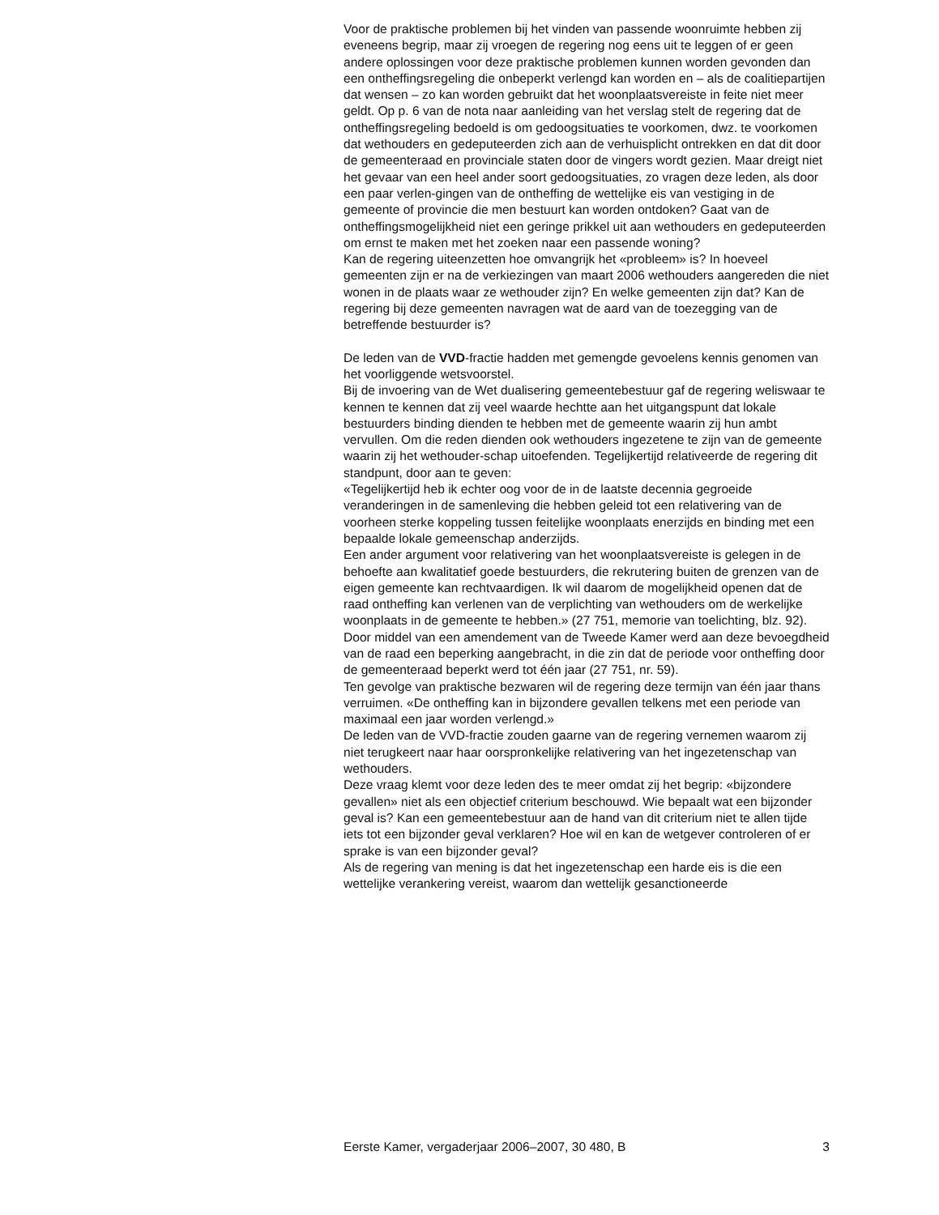Voor de praktische problemen bij het vinden van passende woonruimte hebben zij eveneens begrip, maar zij vroegen de regering nog eens uit te leggen of er geen andere oplossingen voor deze praktische problemen kunnen worden gevonden dan een ontheffingsregeling die onbeperkt verlengd kan worden en – als de coalitiepartijen dat wensen – zo kan worden gebruikt dat het woonplaatsvereiste in feite niet meer geldt. Op p. 6 van de nota naar aanleiding van het verslag stelt de regering dat de ontheffingsregeling bedoeld is om gedoogsituaties te voorkomen, dwz. te voorkomen dat wethouders en gedeputeerden zich aan de verhuisplicht ontrekken en dat dit door de gemeenteraad en provinciale staten door de vingers wordt gezien. Maar dreigt niet het gevaar van een heel ander soort gedoogsituaties, zo vragen deze leden, als door een paar verlen-gingen van de ontheffing de wettelijke eis van vestiging in de gemeente of provincie die men bestuurt kan worden ontdoken? Gaat van de ontheffingsmogelijkheid niet een geringe prikkel uit aan wethouders en gedeputeerden om ernst te maken met het zoeken naar een passende woning?
Kan de regering uiteenzetten hoe omvangrijk het «probleem» is? In hoeveel gemeenten zijn er na de verkiezingen van maart 2006 wethouders aangereden die niet wonen in de plaats waar ze wethouder zijn? En welke gemeenten zijn dat? Kan de regering bij deze gemeenten navragen wat de aard van de toezegging van de betreffende bestuurder is?
De leden van de VVD-fractie hadden met gemengde gevoelens kennis genomen van het voorliggende wetsvoorstel.
Bij de invoering van de Wet dualisering gemeentebestuur gaf de regering weliswaar te kennen te kennen dat zij veel waarde hechtte aan het uitgangspunt dat lokale bestuurders binding dienden te hebben met de gemeente waarin zij hun ambt vervullen. Om die reden dienden ook wethouders ingezetene te zijn van de gemeente waarin zij het wethouder-schap uitoefenden. Tegelijkertijd relativeerde de regering dit standpunt, door aan te geven:
«Tegelijkertijd heb ik echter oog voor de in de laatste decennia gegroeide veranderingen in de samenleving die hebben geleid tot een relativering van de voorheen sterke koppeling tussen feitelijke woonplaats enerzijds en binding met een bepaalde lokale gemeenschap anderzijds.
Een ander argument voor relativering van het woonplaatsvereiste is gelegen in de behoefte aan kwalitatief goede bestuurders, die rekrutering buiten de grenzen van de eigen gemeente kan rechtvaardigen. Ik wil daarom de mogelijkheid openen dat de raad ontheffing kan verlenen van de verplichting van wethouders om de werkelijke woonplaats in de gemeente te hebben.» (27 751, memorie van toelichting, blz. 92).
Door middel van een amendement van de Tweede Kamer werd aan deze bevoegdheid van de raad een beperking aangebracht, in die zin dat de periode voor ontheffing door de gemeenteraad beperkt werd tot één jaar (27 751, nr. 59).
Ten gevolge van praktische bezwaren wil de regering deze termijn van één jaar thans verruimen. «De ontheffing kan in bijzondere gevallen telkens met een periode van maximaal een jaar worden verlengd.»
De leden van de VVD-fractie zouden gaarne van de regering vernemen waarom zij niet terugkeert naar haar oorspronkelijke relativering van het ingezetenschap van wethouders.
Deze vraag klemt voor deze leden des te meer omdat zij het begrip: «bijzondere gevallen» niet als een objectief criterium beschouwd. Wie bepaalt wat een bijzonder geval is? Kan een gemeentebestuur aan de hand van dit criterium niet te allen tijde iets tot een bijzonder geval verklaren? Hoe wil en kan de wetgever controleren of er sprake is van een bijzonder geval?
Als de regering van mening is dat het ingezetenschap een harde eis is die een wettelijke verankering vereist, waarom dan wettelijk gesanctioneerde
Eerste Kamer, vergaderjaar 2006–2007, 30 480, B 3